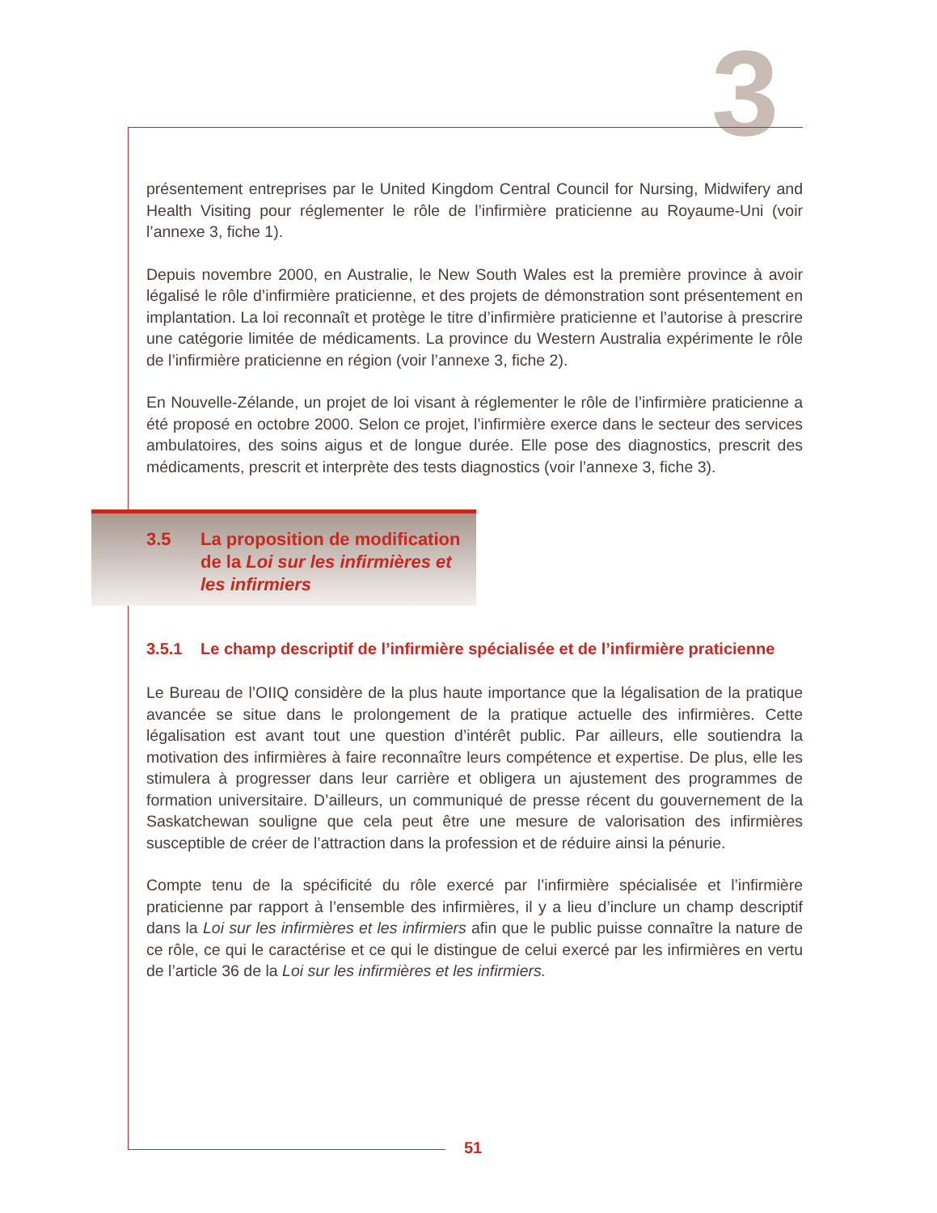3
présentement entreprises par le United Kingdom Central Council for Nursing, Midwifery and Health Visiting pour réglementer le rôle de l’infirmière praticienne au Royaume-Uni (voir l’annexe 3, fiche 1).
Depuis novembre 2000, en Australie, le New South Wales est la première province à avoir légalisé le rôle d’infirmière praticienne, et des projets de démonstration sont présentement en implantation. La loi reconnaît et protège le titre d’infirmière praticienne et l’autorise à prescrire une catégorie limitée de médicaments. La province du Western Australia expérimente le rôle de l’infirmière praticienne en région (voir l’annexe 3, fiche 2).
En Nouvelle-Zélande, un projet de loi visant à réglementer le rôle de l’infirmière praticienne a été proposé en octobre 2000. Selon ce projet, l’infirmière exerce dans le secteur des services ambulatoires, des soins aigus et de longue durée. Elle pose des diagnostics, prescrit des médicaments, prescrit et interprète des tests diagnostics (voir l’annexe 3, fiche 3).
3.5 La proposition de modification de la Loi sur les infirmières et les infirmiers
3.5.1 Le champ descriptif de l’infirmière spécialisée et de l’infirmière praticienne
Le Bureau de l’OIIQ considère de la plus haute importance que la légalisation de la pratique avancée se situe dans le prolongement de la pratique actuelle des infirmières. Cette légalisation est avant tout une question d’intérêt public. Par ailleurs, elle soutiendra la motivation des infirmières à faire reconnaître leurs compétence et expertise. De plus, elle les stimulera à progresser dans leur carrière et obligera un ajustement des programmes de formation universitaire. D’ailleurs, un communiqué de presse récent du gouvernement de la Saskatchewan souligne que cela peut être une mesure de valorisation des infirmières susceptible de créer de l’attraction dans la profession et de réduire ainsi la pénurie.
Compte tenu de la spécificité du rôle exercé par l’infirmière spécialisée et l’infirmière praticienne par rapport à l’ensemble des infirmières, il y a lieu d’inclure un champ descriptif dans la Loi sur les infirmières et les infirmiers afin que le public puisse connaître la nature de ce rôle, ce qui le caractérise et ce qui le distingue de celui exercé par les infirmières en vertu de l’article 36 de la Loi sur les infirmières et les infirmiers.
51